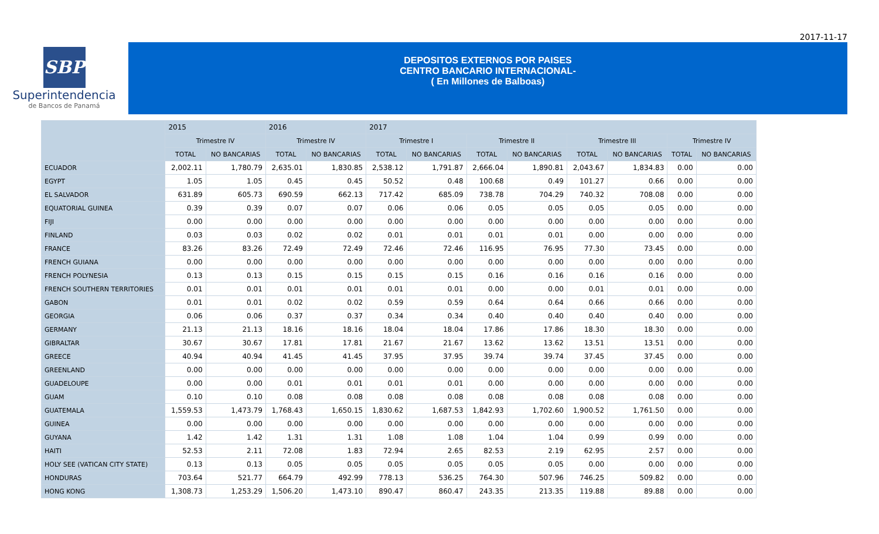2017-11-17
SBP
Superintendencia
de Bancos de Panamá
DEPOSITOS EXTERNOS POR PAISES
CENTRO BANCARIO INTERNACIONAL-
( En Millones de Balboas)
| | 2015 | | 2016 | | 2017 | | | | | | | |
| --- | --- | --- | --- | --- | --- | --- | --- | --- | --- | --- | --- | --- |
| | Trimestre IV | | Trimestre IV | | Trimestre I | | Trimestre II | | Trimestre III | | Trimestre IV | |
| | TOTAL | NO BANCARIAS | TOTAL | NO BANCARIAS | TOTAL | NO BANCARIAS | TOTAL | NO BANCARIAS | TOTAL | NO BANCARIAS | TOTAL | NO BANCARIAS |
| ECUADOR | 2,002.11 | 1,780.79 | 2,635.01 | 1,830.85 | 2,538.12 | 1,791.87 | 2,666.04 | 1,890.81 | 2,043.67 | 1,834.83 | 0.00 | 0.00 |
| EGYPT | 1.05 | 1.05 | 0.45 | 0.45 | 50.52 | 0.48 | 100.68 | 0.49 | 101.27 | 0.66 | 0.00 | 0.00 |
| EL SALVADOR | 631.89 | 605.73 | 690.59 | 662.13 | 717.42 | 685.09 | 738.78 | 704.29 | 740.32 | 708.08 | 0.00 | 0.00 |
| EQUATORIAL GUINEA | 0.39 | 0.39 | 0.07 | 0.07 | 0.06 | 0.06 | 0.05 | 0.05 | 0.05 | 0.05 | 0.00 | 0.00 |
| FIJI | 0.00 | 0.00 | 0.00 | 0.00 | 0.00 | 0.00 | 0.00 | 0.00 | 0.00 | 0.00 | 0.00 | 0.00 |
| FINLAND | 0.03 | 0.03 | 0.02 | 0.02 | 0.01 | 0.01 | 0.01 | 0.01 | 0.00 | 0.00 | 0.00 | 0.00 |
| FRANCE | 83.26 | 83.26 | 72.49 | 72.49 | 72.46 | 72.46 | 116.95 | 76.95 | 77.30 | 73.45 | 0.00 | 0.00 |
| FRENCH GUIANA | 0.00 | 0.00 | 0.00 | 0.00 | 0.00 | 0.00 | 0.00 | 0.00 | 0.00 | 0.00 | 0.00 | 0.00 |
| FRENCH POLYNESIA | 0.13 | 0.13 | 0.15 | 0.15 | 0.15 | 0.15 | 0.16 | 0.16 | 0.16 | 0.16 | 0.00 | 0.00 |
| FRENCH SOUTHERN TERRITORIES | 0.01 | 0.01 | 0.01 | 0.01 | 0.01 | 0.01 | 0.00 | 0.00 | 0.01 | 0.01 | 0.00 | 0.00 |
| GABON | 0.01 | 0.01 | 0.02 | 0.02 | 0.59 | 0.59 | 0.64 | 0.64 | 0.66 | 0.66 | 0.00 | 0.00 |
| GEORGIA | 0.06 | 0.06 | 0.37 | 0.37 | 0.34 | 0.34 | 0.40 | 0.40 | 0.40 | 0.40 | 0.00 | 0.00 |
| GERMANY | 21.13 | 21.13 | 18.16 | 18.16 | 18.04 | 18.04 | 17.86 | 17.86 | 18.30 | 18.30 | 0.00 | 0.00 |
| GIBRALTAR | 30.67 | 30.67 | 17.81 | 17.81 | 21.67 | 21.67 | 13.62 | 13.62 | 13.51 | 13.51 | 0.00 | 0.00 |
| GREECE | 40.94 | 40.94 | 41.45 | 41.45 | 37.95 | 37.95 | 39.74 | 39.74 | 37.45 | 37.45 | 0.00 | 0.00 |
| GREENLAND | 0.00 | 0.00 | 0.00 | 0.00 | 0.00 | 0.00 | 0.00 | 0.00 | 0.00 | 0.00 | 0.00 | 0.00 |
| GUADELOUPE | 0.00 | 0.00 | 0.01 | 0.01 | 0.01 | 0.01 | 0.00 | 0.00 | 0.00 | 0.00 | 0.00 | 0.00 |
| GUAM | 0.10 | 0.10 | 0.08 | 0.08 | 0.08 | 0.08 | 0.08 | 0.08 | 0.08 | 0.08 | 0.00 | 0.00 |
| GUATEMALA | 1,559.53 | 1,473.79 | 1,768.43 | 1,650.15 | 1,830.62 | 1,687.53 | 1,842.93 | 1,702.60 | 1,900.52 | 1,761.50 | 0.00 | 0.00 |
| GUINEA | 0.00 | 0.00 | 0.00 | 0.00 | 0.00 | 0.00 | 0.00 | 0.00 | 0.00 | 0.00 | 0.00 | 0.00 |
| GUYANA | 1.42 | 1.42 | 1.31 | 1.31 | 1.08 | 1.08 | 1.04 | 1.04 | 0.99 | 0.99 | 0.00 | 0.00 |
| HAITI | 52.53 | 2.11 | 72.08 | 1.83 | 72.94 | 2.65 | 82.53 | 2.19 | 62.95 | 2.57 | 0.00 | 0.00 |
| HOLY SEE (VATICAN CITY STATE) | 0.13 | 0.13 | 0.05 | 0.05 | 0.05 | 0.05 | 0.05 | 0.05 | 0.00 | 0.00 | 0.00 | 0.00 |
| HONDURAS | 703.64 | 521.77 | 664.79 | 492.99 | 778.13 | 536.25 | 764.30 | 507.96 | 746.25 | 509.82 | 0.00 | 0.00 |
| HONG KONG | 1,308.73 | 1,253.29 | 1,506.20 | 1,473.10 | 890.47 | 860.47 | 243.35 | 213.35 | 119.88 | 89.88 | 0.00 | 0.00 |